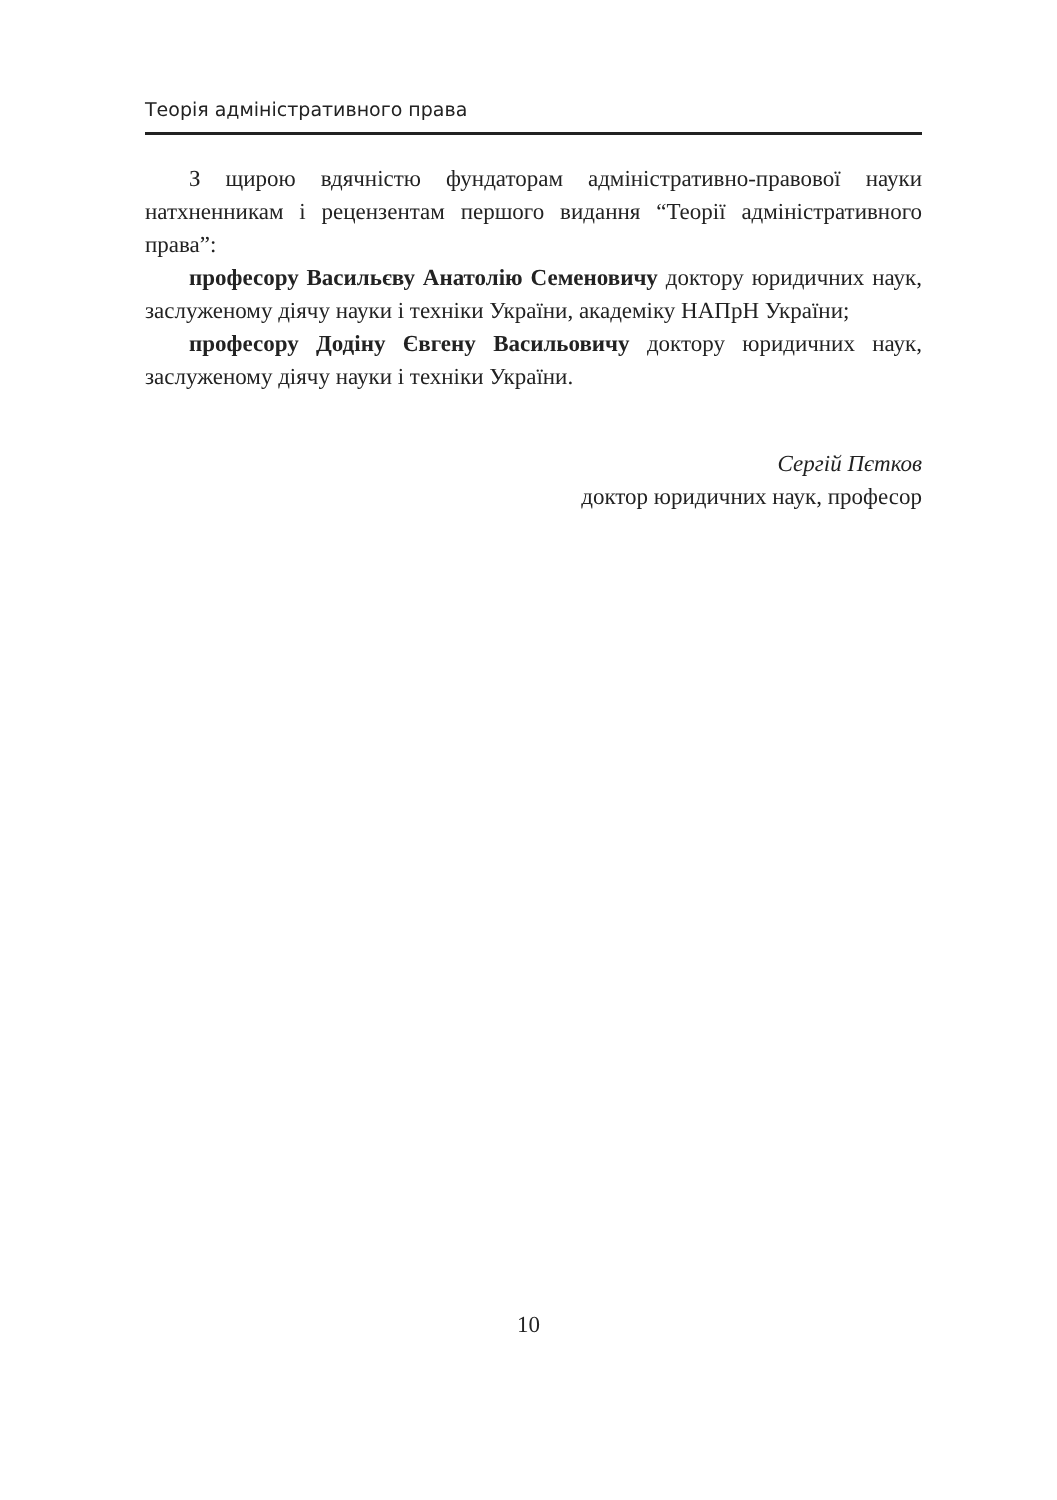Теорія адміністративного права
З щирою вдячністю фундаторам адміністративно-правової науки натхненникам і рецензентам першого видання “Теорії адміністративного права”:
професору Васильєву Анатолію Семеновичу доктору юридичних наук, заслуженому діячу науки і техніки України, академіку НАПрН України;
професору Додіну Євгену Васильовичу доктору юридичних наук, заслуженому діячу науки і техніки України.
Сергій Пєтков
доктор юридичних наук, професор
10